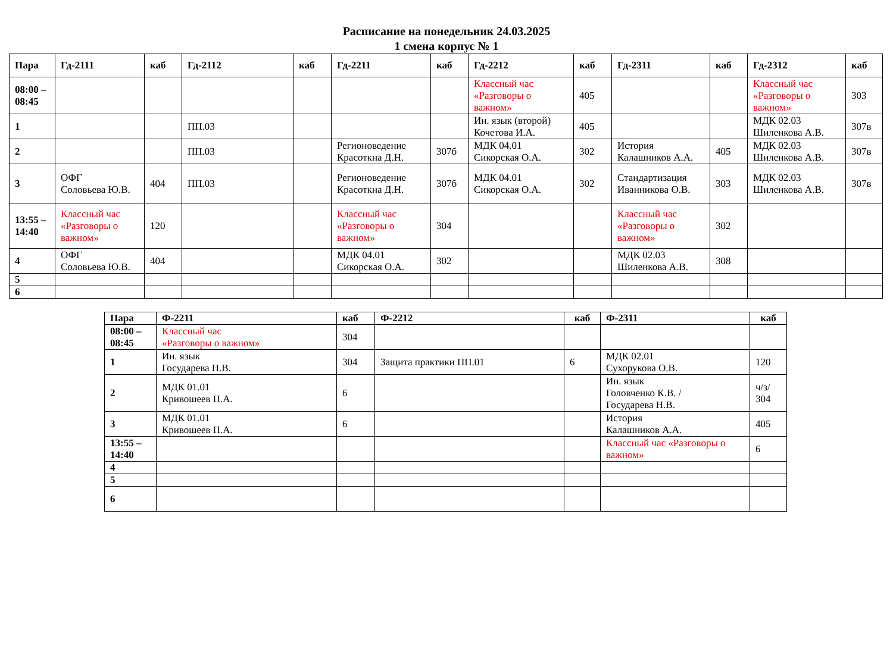Расписание на понедельник 24.03.2025
1 смена корпус № 1
| Пара | Гд-2111 | каб | Гд-2112 | каб | Гд-2211 | каб | Гд-2212 | каб | Гд-2311 | каб | Гд-2312 | каб |
| --- | --- | --- | --- | --- | --- | --- | --- | --- | --- | --- | --- | --- |
| 08:00 – 08:45 | | | | | | | Классный час «Разговоры о важном» | 405 | | | Классный час «Разговоры о важном» | 303 |
| 1 | | | ПП.03 | | | | Ин. язык (второй) Кочетова И.А. | 405 | | | МДК 02.03 Шиленкова А.В. | 307в |
| 2 | | | ПП.03 | | Регионоведение Красоткна Д.Н. | 307б | МДК 04.01 Сикорская О.А. | 302 | История Калашников А.А. | 405 | МДК 02.03 Шиленкова А.В. | 307в |
| 3 | ОФГ Соловьева Ю.В. | 404 | ПП.03 | | Регионоведение Красоткна Д.Н. | 307б | МДК 04.01 Сикорская О.А. | 302 | Стандартизация Иванникова О.В. | 303 | МДК 02.03 Шиленкова А.В. | 307в |
| 13:55 – 14:40 | Классный час «Разговоры о важном» | 120 | | | Классный час «Разговоры о важном» | 304 | | | Классный час «Разговоры о важном» | 302 | | |
| 4 | ОФГ Соловьева Ю.В. | 404 | | | МДК 04.01 Сикорская О.А. | 302 | | | МДК 02.03 Шиленкова А.В. | 308 | | |
| 5 | | | | | | | | | | | | |
| 6 | | | | | | | | | | | | |
| Пара | Ф-2211 | каб | Ф-2212 | каб | Ф-2311 | каб |
| --- | --- | --- | --- | --- | --- | --- |
| 08:00 – 08:45 | Классный час «Разговоры о важном» | 304 | | | | |
| 1 | Ин. язык Государева Н.В. | 304 | Защита практики ПП.01 | 6 | МДК 02.01 Сухорукова О.В. | 120 |
| 2 | МДК 01.01 Кривошеев П.А. | 6 | | | Ин. язык Головченко К.В. / Государева Н.В. | ч/з/ 304 |
| 3 | МДК 01.01 Кривошеев П.А. | 6 | | | История Калашников А.А. | 405 |
| 13:55 – 14:40 | | | | | Классный час «Разговоры о важном» | 6 |
| 4 | | | | | | |
| 5 | | | | | | |
| 6 | | | | | | |